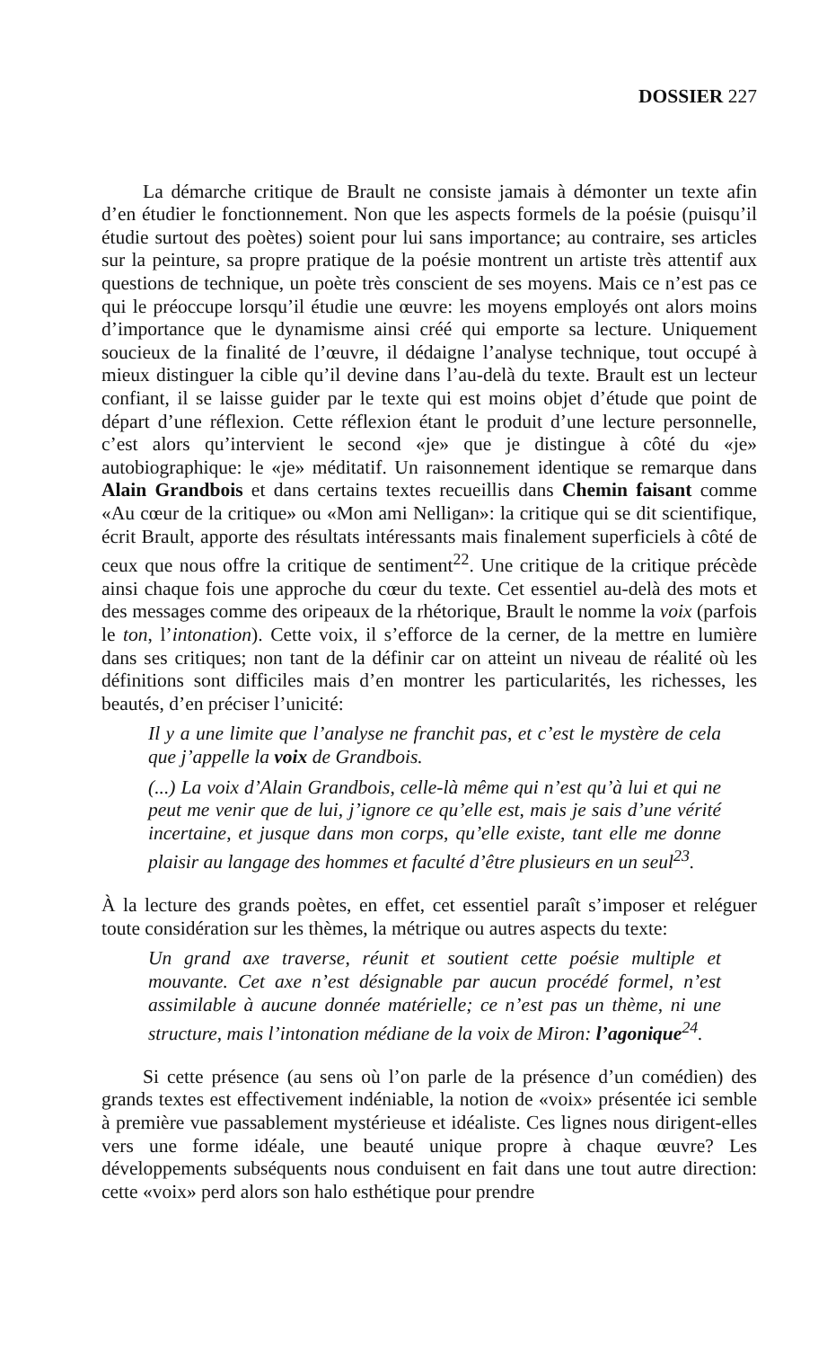DOSSIER 227
La démarche critique de Brault ne consiste jamais à démonter un texte afin d’en étudier le fonctionnement. Non que les aspects formels de la poésie (puisqu’il étudie surtout des poètes) soient pour lui sans importance; au contraire, ses articles sur la peinture, sa propre pratique de la poésie montrent un artiste très attentif aux questions de technique, un poète très conscient de ses moyens. Mais ce n’est pas ce qui le préoccupe lorsqu’il étudie une œuvre: les moyens employés ont alors moins d’importance que le dynamisme ainsi créé qui emporte sa lecture. Uniquement soucieux de la finalité de l’œuvre, il dédaigne l’analyse technique, tout occupé à mieux distinguer la cible qu’il devine dans l’au-delà du texte. Brault est un lecteur confiant, il se laisse guider par le texte qui est moins objet d’étude que point de départ d’une réflexion. Cette réflexion étant le produit d’une lecture personnelle, c’est alors qu’intervient le second «je» que je distingue à côté du «je» autobiographique: le «je» méditatif. Un raisonnement identique se remarque dans Alain Grandbois et dans certains textes recueillis dans Chemin faisant comme «Au cœur de la critique» ou «Mon ami Nelligan»: la critique qui se dit scientifique, écrit Brault, apporte des résultats intéressants mais finalement superficiels à côté de ceux que nous offre la critique de sentiment<sup>22</sup>. Une critique de la critique précède ainsi chaque fois une approche du cœur du texte. Cet essentiel au-delà des mots et des messages comme des oripeaux de la rhétorique, Brault le nomme la voix (parfois le ton, l’intonation). Cette voix, il s’efforce de la cerner, de la mettre en lumière dans ses critiques; non tant de la définir car on atteint un niveau de réalité où les définitions sont difficiles mais d’en montrer les particularités, les richesses, les beautés, d’en préciser l’unicité:
Il y a une limite que l’analyse ne franchit pas, et c’est le mystère de cela que j’appelle la voix de Grandbois.
(...) La voix d’Alain Grandbois, celle-là même qui n’est qu’à lui et qui ne peut me venir que de lui, j’ignore ce qu’elle est, mais je sais d’une vérité incertaine, et jusque dans mon corps, qu’elle existe, tant elle me donne plaisir au langage des hommes et faculté d’être plusieurs en un seul<sup>23</sup>.
À la lecture des grands poètes, en effet, cet essentiel paraît s’imposer et reléguer toute considération sur les thèmes, la métrique ou autres aspects du texte:
Un grand axe traverse, réunit et soutient cette poésie multiple et mouvante. Cet axe n’est désignable par aucun procédé formel, n’est assimilable à aucune donnée matérielle; ce n’est pas un thème, ni une structure, mais l’intonation médiane de la voix de Miron: l’agonique<sup>24</sup>.
Si cette présence (au sens où l’on parle de la présence d’un comédien) des grands textes est effectivement indéniable, la notion de «voix» présentée ici semble à première vue passablement mystérieuse et idéaliste. Ces lignes nous dirigent-elles vers une forme idéale, une beauté unique propre à chaque œuvre? Les développements subséquents nous conduisent en fait dans une tout autre direction: cette «voix» perd alors son halo esthétique pour prendre